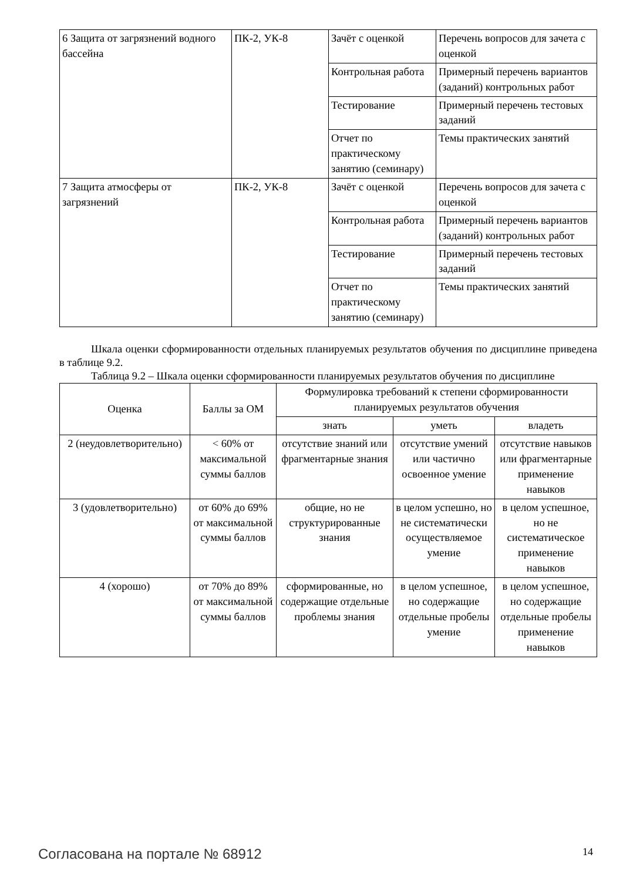| 6 Защита от загрязнений водного бассейна | ПК-2, УК-8 | Зачёт с оценкой | Перечень вопросов для зачета с оценкой |
| | | Контрольная работа | Примерный перечень вариантов (заданий) контрольных работ |
| | | Тестирование | Примерный перечень тестовых заданий |
| | | Отчет по практическому занятию (семинару) | Темы практических занятий |
| 7 Защита атмосферы от загрязнений | ПК-2, УК-8 | Зачёт с оценкой | Перечень вопросов для зачета с оценкой |
| | | Контрольная работа | Примерный перечень вариантов (заданий) контрольных работ |
| | | Тестирование | Примерный перечень тестовых заданий |
| | | Отчет по практическому занятию (семинару) | Темы практических занятий |
Шкала оценки сформированности отдельных планируемых результатов обучения по дисциплине приведена в таблице 9.2.
Таблица 9.2 – Шкала оценки сформированности планируемых результатов обучения по дисциплине
| Оценка | Баллы за ОМ | Формулировка требований к степени сформированности планируемых результатов обучения | | |
| --- | --- | --- | --- | --- |
| | | знать | уметь | владеть |
| 2 (неудовлетворительно) | < 60% от максимальной суммы баллов | отсутствие знаний или фрагментарные знания | отсутствие умений или частично освоенное умение | отсутствие навыков или фрагментарные применение навыков |
| 3 (удовлетворительно) | от 60% до 69% от максимальной суммы баллов | общие, но не структурированные знания | в целом успешно, но не систематически осуществляемое умение | в целом успешное, но не систематическое применение навыков |
| 4 (хорошо) | от 70% до 89% от максимальной суммы баллов | сформированные, но содержащие отдельные проблемы знания | в целом успешное, но содержащие отдельные пробелы умение | в целом успешное, но содержащие отдельные пробелы применение навыков |
Согласована на портале № 68912 14